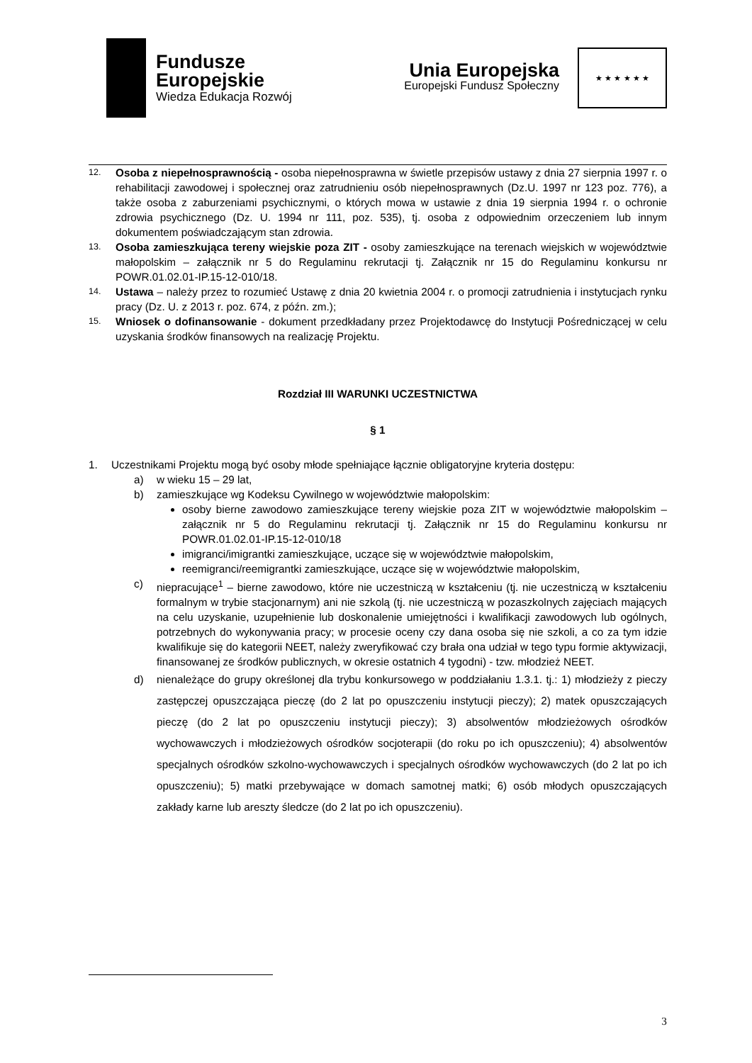Fundusze
Europejskie
Wiedza Edukacja Rozwój
Unia Europejska
Europejski Fundusz Społeczny
★ ★ ★ ★ ★ ★
12.
Osoba z niepełnosprawnością - osoba niepełnosprawna w świetle przepisów ustawy z dnia 27 sierpnia 1997 r. o rehabilitacji zawodowej i społecznej oraz zatrudnieniu osób niepełnosprawnych (Dz.U. 1997 nr 123 poz. 776), a także osoba z zaburzeniami psychicznymi, o których mowa w ustawie z dnia 19 sierpnia 1994 r. o ochronie zdrowia psychicznego (Dz. U. 1994 nr 111, poz. 535), tj. osoba z odpowiednim orzeczeniem lub innym dokumentem poświadczającym stan zdrowia.
13.
Osoba zamieszkująca tereny wiejskie poza ZIT - osoby zamieszkujące na terenach wiejskich w województwie małopolskim – załącznik nr 5 do Regulaminu rekrutacji tj. Załącznik nr 15 do Regulaminu konkursu nr POWR.01.02.01-IP.15-12-010/18.
14.
Ustawa – należy przez to rozumieć Ustawę z dnia 20 kwietnia 2004 r. o promocji zatrudnienia i instytucjach rynku pracy (Dz. U. z 2013 r. poz. 674, z późn. zm.);
15.
Wniosek o dofinansowanie - dokument przedkładany przez Projektodawcę do Instytucji Pośredniczącej w celu uzyskania środków finansowych na realizację Projektu.
Rozdział III WARUNKI UCZESTNICTWA
§ 1
1. Uczestnikami Projektu mogą być osoby młode spełniające łącznie obligatoryjne kryteria dostępu:
a) w wieku 15 – 29 lat,
b) zamieszkujące wg Kodeksu Cywilnego w województwie małopolskim:
osoby bierne zawodowo zamieszkujące tereny wiejskie poza ZIT w województwie małopolskim – załącznik nr 5 do Regulaminu rekrutacji tj. Załącznik nr 15 do Regulaminu konkursu nr POWR.01.02.01-IP.15-12-010/18
imigranci/imigrantki zamieszkujące, uczące się w województwie małopolskim,
reemigranci/reemigrantki zamieszkujące, uczące się w województwie małopolskim,
c) niepracujące<sup>1</sup> – bierne zawodowo, które nie uczestniczą w kształceniu (tj. nie uczestniczą w kształceniu formalnym w trybie stacjonarnym) ani nie szkolą (tj. nie uczestniczą w pozaszkolnych zajęciach mających na celu uzyskanie, uzupełnienie lub doskonalenie umiejętności i kwalifikacji zawodowych lub ogólnych, potrzebnych do wykonywania pracy; w procesie oceny czy dana osoba się nie szkoli, a co za tym idzie kwalifikuje się do kategorii NEET, należy zweryfikować czy brała ona udział w tego typu formie aktywizacji, finansowanej ze środków publicznych, w okresie ostatnich 4 tygodni) - tzw. młodzież NEET.
d) nienależące do grupy określonej dla trybu konkursowego w poddziałaniu 1.3.1. tj.: 1) młodzieży z pieczy zastępczej opuszczająca pieczę (do 2 lat po opuszczeniu instytucji pieczy); 2) matek opuszczających pieczę (do 2 lat po opuszczeniu instytucji pieczy); 3) absolwentów młodzieżowych ośrodków wychowawczych i młodzieżowych ośrodków socjoterapii (do roku po ich opuszczeniu); 4) absolwentów specjalnych ośrodków szkolno-wychowawczych i specjalnych ośrodków wychowawczych (do 2 lat po ich opuszczeniu); 5) matki przebywające w domach samotnej matki; 6) osób młodych opuszczających zakłady karne lub areszty śledcze (do 2 lat po ich opuszczeniu).
3